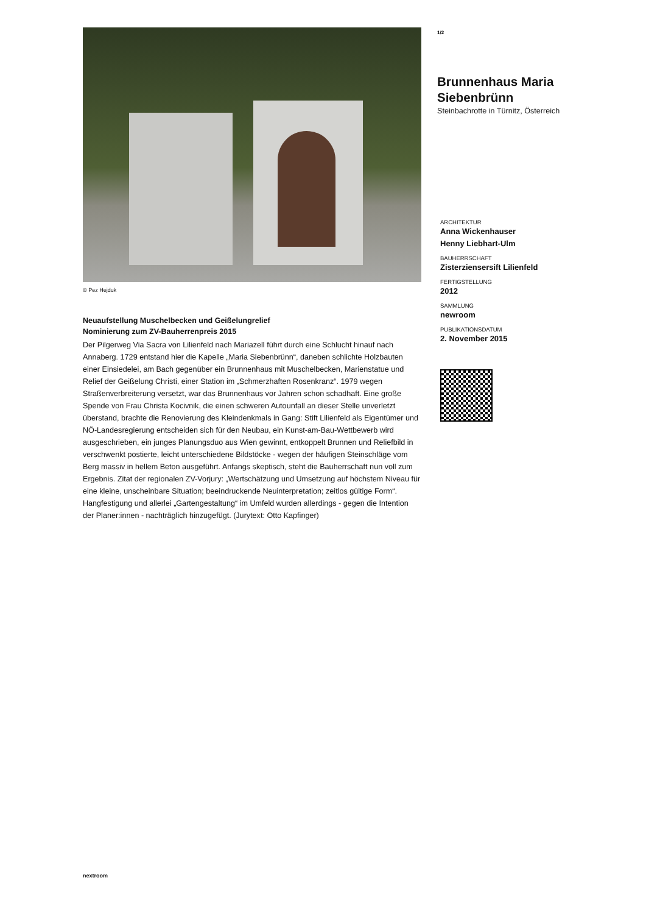© Pez Hejduk
Neuaufstellung Muschelbecken und Geißelungrelief
Nominierung zum ZV-Bauherrenpreis 2015
Der Pilgerweg Via Sacra von Lilienfeld nach Mariazell führt durch eine Schlucht hinauf nach Annaberg. 1729 entstand hier die Kapelle „Maria Siebenbrünn“, daneben schlichte Holzbauten einer Einsiedelei, am Bach gegenüber ein Brunnenhaus mit Muschelbecken, Marienstatue und Relief der Geißelung Christi, einer Station im „Schmerzhaften Rosenkranz“. 1979 wegen Straßenverbreiterung versetzt, war das Brunnenhaus vor Jahren schon schadhaft. Eine große Spende von Frau Christa Kocivnik, die einen schweren Autounfall an dieser Stelle unverletzt überstand, brachte die Renovierung des Kleindenkmals in Gang: Stift Lilienfeld als Eigentümer und NÖ-Landesregierung entscheiden sich für den Neubau, ein Kunst-am-Bau-Wettbewerb wird ausgeschrieben, ein junges Planungsduo aus Wien gewinnt, entkoppelt Brunnen und Reliefbild in verschwenkt postierte, leicht unterschiedene Bildstöcke - wegen der häufigen Steinschläge vom Berg massiv in hellem Beton ausgeführt. Anfangs skeptisch, steht die Bauherrschaft nun voll zum Ergebnis. Zitat der regionalen ZV-Vorjury: „Wertschätzung und Umsetzung auf höchstem Niveau für eine kleine, unscheinbare Situation; beeindruckende Neuinterpretation; zeitlos gültige Form“. Hangfestigung und allerlei „Gartengestaltung“ im Umfeld wurden allerdings - gegen die Intention der Planer:innen - nachträglich hinzugefügt. (Jurytext: Otto Kapfinger)
1/2
Brunnenhaus Maria
Siebenbrünn
Steinbachrotte in Türnitz, Österreich
ARCHITEKTUR
Anna Wickenhauser
Henny Liebhart-Ulm
BAUHERRSCHAFT
Zisterziensersift Lilienfeld
FERTIGSTELLUNG
2012
SAMMLUNG
newroom
PUBLIKATIONSDATUM
2. November 2015
nextroom